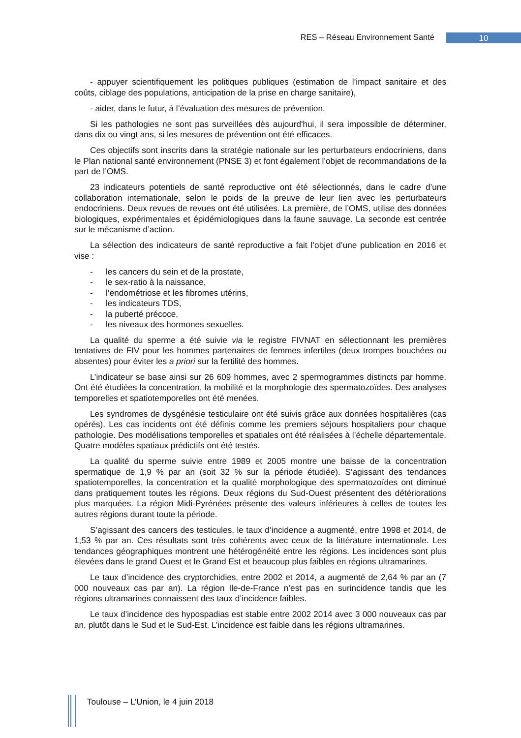RES – Réseau Environnement Santé 10
- appuyer scientifiquement les politiques publiques (estimation de l’impact sanitaire et des coûts, ciblage des populations, anticipation de la prise en charge sanitaire),
- aider, dans le futur, à l’évaluation des mesures de prévention.
Si les pathologies ne sont pas surveillées dès aujourd'hui, il sera impossible de déterminer, dans dix ou vingt ans, si les mesures de prévention ont été efficaces.
Ces objectifs sont inscrits dans la stratégie nationale sur les perturbateurs endocriniens, dans le Plan national santé environnement (PNSE 3) et font également l’objet de recommandations de la part de l’OMS.
23 indicateurs potentiels de santé reproductive ont été sélectionnés, dans le cadre d’une collaboration internationale, selon le poids de la preuve de leur lien avec les perturbateurs endocriniens. Deux revues de revues ont été utilisées. La première, de l’OMS, utilise des données biologiques, expérimentales et épidémiologiques dans la faune sauvage. La seconde est centrée sur le mécanisme d’action.
La sélection des indicateurs de santé reproductive a fait l’objet d’une publication en 2016 et vise :
- les cancers du sein et de la prostate,
- le sex-ratio à la naissance,
- l’endométriose et les fibromes utérins,
- les indicateurs TDS,
- la puberté précoce,
- les niveaux des hormones sexuelles.
La qualité du sperme a été suivie via le registre FIVNAT en sélectionnant les premières tentatives de FIV pour les hommes partenaires de femmes infertiles (deux trompes bouchées ou absentes) pour éviter les a priori sur la fertilité des hommes.
L’indicateur se base ainsi sur 26 609 hommes, avec 2 spermogrammes distincts par homme. Ont été étudiées la concentration, la mobilité et la morphologie des spermatozoïdes. Des analyses temporelles et spatiotemporelles ont été menées.
Les syndromes de dysgénésie testiculaire ont été suivis grâce aux données hospitalières (cas opérés). Les cas incidents ont été définis comme les premiers séjours hospitaliers pour chaque pathologie. Des modélisations temporelles et spatiales ont été réalisées à l’échelle départementale. Quatre modèles spatiaux prédictifs ont été testés.
La qualité du sperme suivie entre 1989 et 2005 montre une baisse de la concentration spermatique de 1,9 % par an (soit 32 % sur la période étudiée). S’agissant des tendances spatiotemporelles, la concentration et la qualité morphologique des spermatozoïdes ont diminué dans pratiquement toutes les régions. Deux régions du Sud-Ouest présentent des détériorations plus marquées. La région Midi-Pyrénées présente des valeurs inférieures à celles de toutes les autres régions durant toute la période.
S’agissant des cancers des testicules, le taux d’incidence a augmenté, entre 1998 et 2014, de 1,53 % par an. Ces résultats sont très cohérents avec ceux de la littérature internationale. Les tendances géographiques montrent une hétérogénéité entre les régions. Les incidences sont plus élevées dans le grand Ouest et le Grand Est et beaucoup plus faibles en régions ultramarines.
Le taux d’incidence des cryptorchidies, entre 2002 et 2014, a augmenté de 2,64 % par an (7 000 nouveaux cas par an). La région Ile-de-France n’est pas en surincidence tandis que les régions ultramarines connaissent des taux d’incidence faibles.
Le taux d’incidence des hypospadias est stable entre 2002 2014 avec 3 000 nouveaux cas par an, plutôt dans le Sud et le Sud-Est. L’incidence est faible dans les régions ultramarines.
Toulouse – L’Union, le 4 juin 2018